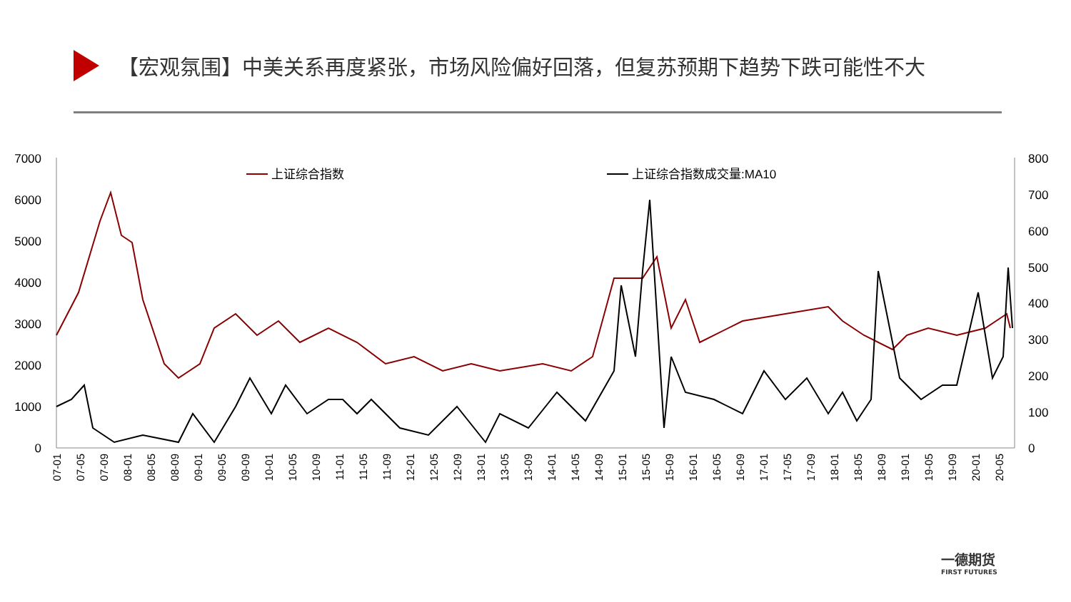【宏观氛围】中美关系再度紧张，市场风险偏好回落，但复苏预期下趋势下跌可能性不大
7000
6000
5000
4000
3000
2000
1000
0
800
700
600
500
400
300
200
100
0
上证综合指数
上证综合指数成交量:MA10
07-01
07-05
07-09
08-01
08-05
08-09
09-01
09-05
09-09
10-01
10-05
10-09
11-01
11-05
11-09
12-01
12-05
12-09
13-01
13-05
13-09
14-01
14-05
14-09
15-01
15-05
15-09
16-01
16-05
16-09
17-01
17-05
17-09
18-01
18-05
18-09
19-01
19-05
19-09
20-01
20-05
一德期货
FIRST FUTURES